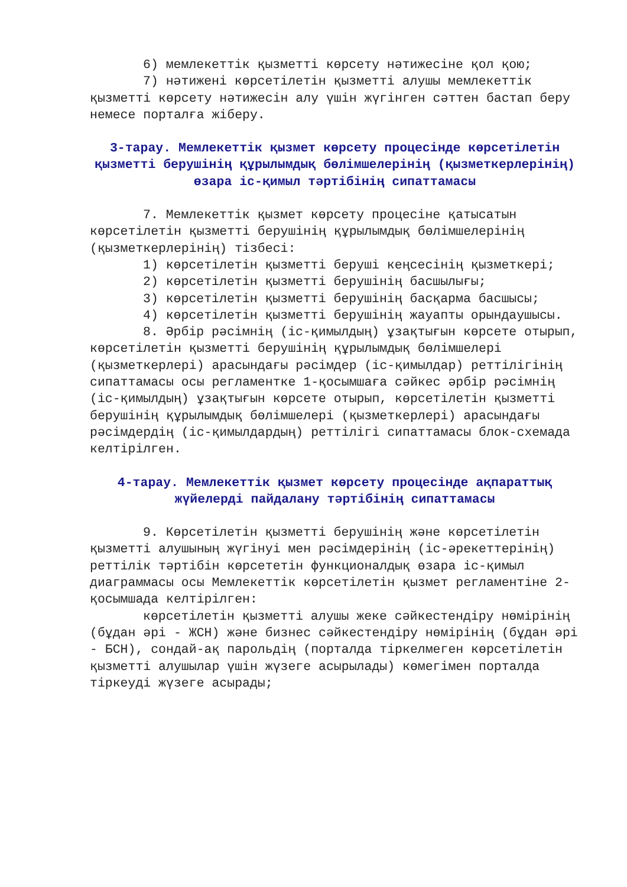6) мемлекеттік қызметті көрсету нәтижесіне қол қою;
7) нәтижені көрсетілетін қызметті алушы мемлекеттік қызметті көрсету нәтижесін алу үшін жүгінген сәттен бастап беру немесе порталға жіберу.
3-тарау. Мемлекеттік қызмет көрсету процесінде көрсетілетін қызметті берушінің құрылымдық бөлімшелерінің (қызметкерлерінің) өзара іс-қимыл тәртібінің сипаттамасы
7. Мемлекеттік қызмет көрсету процесіне қатысатын көрсетілетін қызметті берушінің құрылымдық бөлімшелерінің (қызметкерлерінің) тізбесі:
1) көрсетілетін қызметті беруші кеңсесінің қызметкері;
2) көрсетілетін қызметті берушінің басшылығы;
3) көрсетілетін қызметті берушінің басқарма басшысы;
4) көрсетілетін қызметті берушінің жауапты орындаушысы.
8. Әрбір рәсімнің (іс-қимылдың) ұзақтығын көрсете отырып, көрсетілетін қызметті берушінің құрылымдық бөлімшелері (қызметкерлері) арасындағы рәсімдер (іс-қимылдар) реттілігінің сипаттамасы осы регламентке 1-қосымшаға сәйкес әрбір рәсімнің (іс-қимылдың) ұзақтығын көрсете отырып, көрсетілетін қызметті берушінің құрылымдық бөлімшелері (қызметкерлері) арасындағы рәсімдердің (іс-қимылдардың) реттілігі сипаттамасы блок-схемада келтірілген.
4-тарау. Мемлекеттік қызмет көрсету процесінде ақпараттық жүйелерді пайдалану тәртібінің сипаттамасы
9. Көрсетілетін қызметті берушінің және көрсетілетін қызметті алушының жүгінуі мен рәсімдерінің (іс-әрекеттерінің) реттілік тәртібін көрсететін функционалдық өзара іс-қимыл диаграммасы осы Мемлекеттік көрсетілетін қызмет регламентіне 2-қосымшада келтірілген:
көрсетілетін қызметті алушы жеке сәйкестендіру нөмірінің (бұдан әрі - ЖСН) және бизнес сәйкестендіру нөмірінің (бұдан әрі - БСН), сондай-ақ парольдің (порталда тіркелмеген көрсетілетін қызметті алушылар үшін жүзеге асырылады) көмегімен порталда тіркеуді жүзеге асырады;